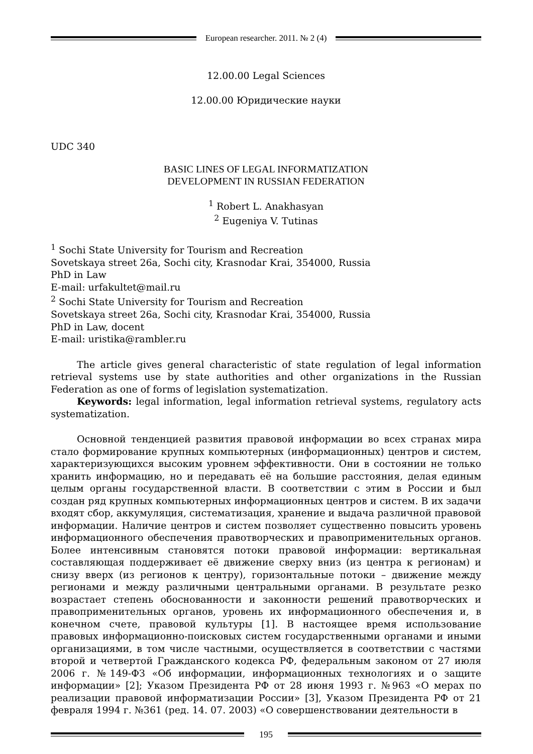European researcher. 2011. № 2 (4)
12.00.00 Legal Sciences
12.00.00 Юридические науки
UDC 340
BASIC LINES OF LEGAL INFORMATIZATION
DEVELOPMENT IN RUSSIAN FEDERATION
<sup>1</sup> Robert L. Anakhasyan
<sup>2</sup> Eugeniya V. Tutinas
<sup>1</sup> Sochi State University for Tourism and Recreation
Sovetskaya street 26a, Sochi city, Krasnodar Krai, 354000, Russia
PhD in Law
E-mail: urfakultet@mail.ru
<sup>2</sup> Sochi State University for Tourism and Recreation
Sovetskaya street 26a, Sochi city, Krasnodar Krai, 354000, Russia
PhD in Law, docent
E-mail: uristika@rambler.ru
The article gives general characteristic of state regulation of legal information retrieval systems use by state authorities and other organizations in the Russian Federation as one of forms of legislation systematization.
Keywords: legal information, legal information retrieval systems, regulatory acts systematization.
Основной тенденцией развития правовой информации во всех странах мира стало формирование крупных компьютерных (информационных) центров и систем, характеризующихся высоким уровнем эффективности. Они в состоянии не только хранить информацию, но и передавать её на большие расстояния, делая единым целым органы государственной власти. В соответствии с этим в России и был создан ряд крупных компьютерных информационных центров и систем. В их задачи входят сбор, аккумуляция, систематизация, хранение и выдача различной правовой информации. Наличие центров и систем позволяет существенно повысить уровень информационного обеспечения правотворческих и правоприменительных органов. Более интенсивным становятся потоки правовой информации: вертикальная составляющая поддерживает её движение сверху вниз (из центра к регионам) и снизу вверх (из регионов к центру), горизонтальные потоки – движение между регионами и между различными центральными органами. В результате резко возрастает степень обоснованности и законности решений правотворческих и правоприменительных органов, уровень их информационного обеспечения и, в конечном счете, правовой культуры [1]. В настоящее время использование правовых информационно-поисковых систем государственными органами и иными организациями, в том числе частными, осуществляется в соответствии с частями второй и четвертой Гражданского кодекса РФ, федеральным законом от 27 июля 2006 г. №149-ФЗ «Об информации, информационных технологиях и о защите информации» [2]; Указом Президента РФ от 28 июня 1993 г. №963 «О мерах по реализации правовой информатизации России» [3], Указом Президента РФ от 21 февраля 1994 г. №361 (ред. 14. 07. 2003) «О совершенствовании деятельности в
195